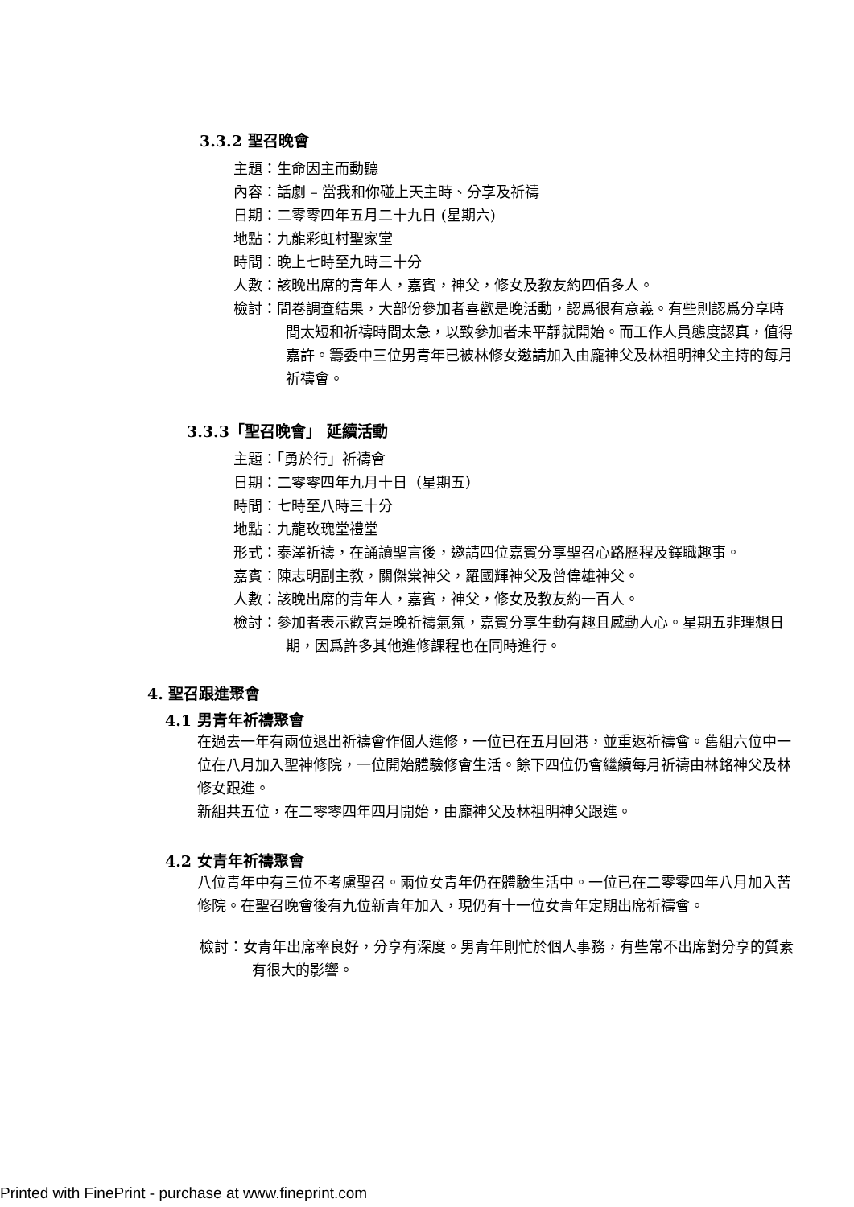3.3.2 聖召晚會
主題：生命因主而動聽
內容：話劇 – 當我和你碰上天主時、分享及祈禱
日期：二零零四年五月二十九日 (星期六)
地點：九龍彩虹村聖家堂
時間：晚上七時至九時三十分
人數：該晚出席的青年人，嘉賓，神父，修女及教友約四佰多人。
檢討：問卷調查結果，大部份參加者喜歡是晚活動，認爲很有意義。有些則認爲分享時間太短和祈禱時間太急，以致參加者未平靜就開始。而工作人員態度認真，值得嘉許。籌委中三位男青年已被林修女邀請加入由龐神父及林祖明神父主持的每月祈禱會。
3.3.3「聖召晚會」 延續活動
主題：「勇於行」祈禱會
日期：二零零四年九月十日（星期五）
時間：七時至八時三十分
地點：九龍玫瑰堂禮堂
形式：泰澤祈禱，在誦讀聖言後，邀請四位嘉賓分享聖召心路歷程及鐸職趣事。
嘉賓：陳志明副主教，關傑棠神父，羅國輝神父及曾偉雄神父。
人數：該晚出席的青年人，嘉賓，神父，修女及教友約一百人。
檢討：參加者表示歡喜是晚祈禱氣氛，嘉賓分享生動有趣且感動人心。星期五非理想日期，因爲許多其他進修課程也在同時進行。
4. 聖召跟進聚會
4.1 男青年祈禱聚會
在過去一年有兩位退出祈禱會作個人進修，一位已在五月回港，並重返祈禱會。舊組六位中一位在八月加入聖神修院，一位開始體驗修會生活。餘下四位仍會繼續每月祈禱由林銘神父及林修女跟進。
新組共五位，在二零零四年四月開始，由龐神父及林祖明神父跟進。
4.2 女青年祈禱聚會
八位青年中有三位不考慮聖召。兩位女青年仍在體驗生活中。一位已在二零零四年八月加入苦修院。在聖召晚會後有九位新青年加入，現仍有十一位女青年定期出席祈禱會。
檢討：女青年出席率良好，分享有深度。男青年則忙於個人事務，有些常不出席對分享的質素有很大的影響。
Printed with FinePrint - purchase at www.fineprint.com